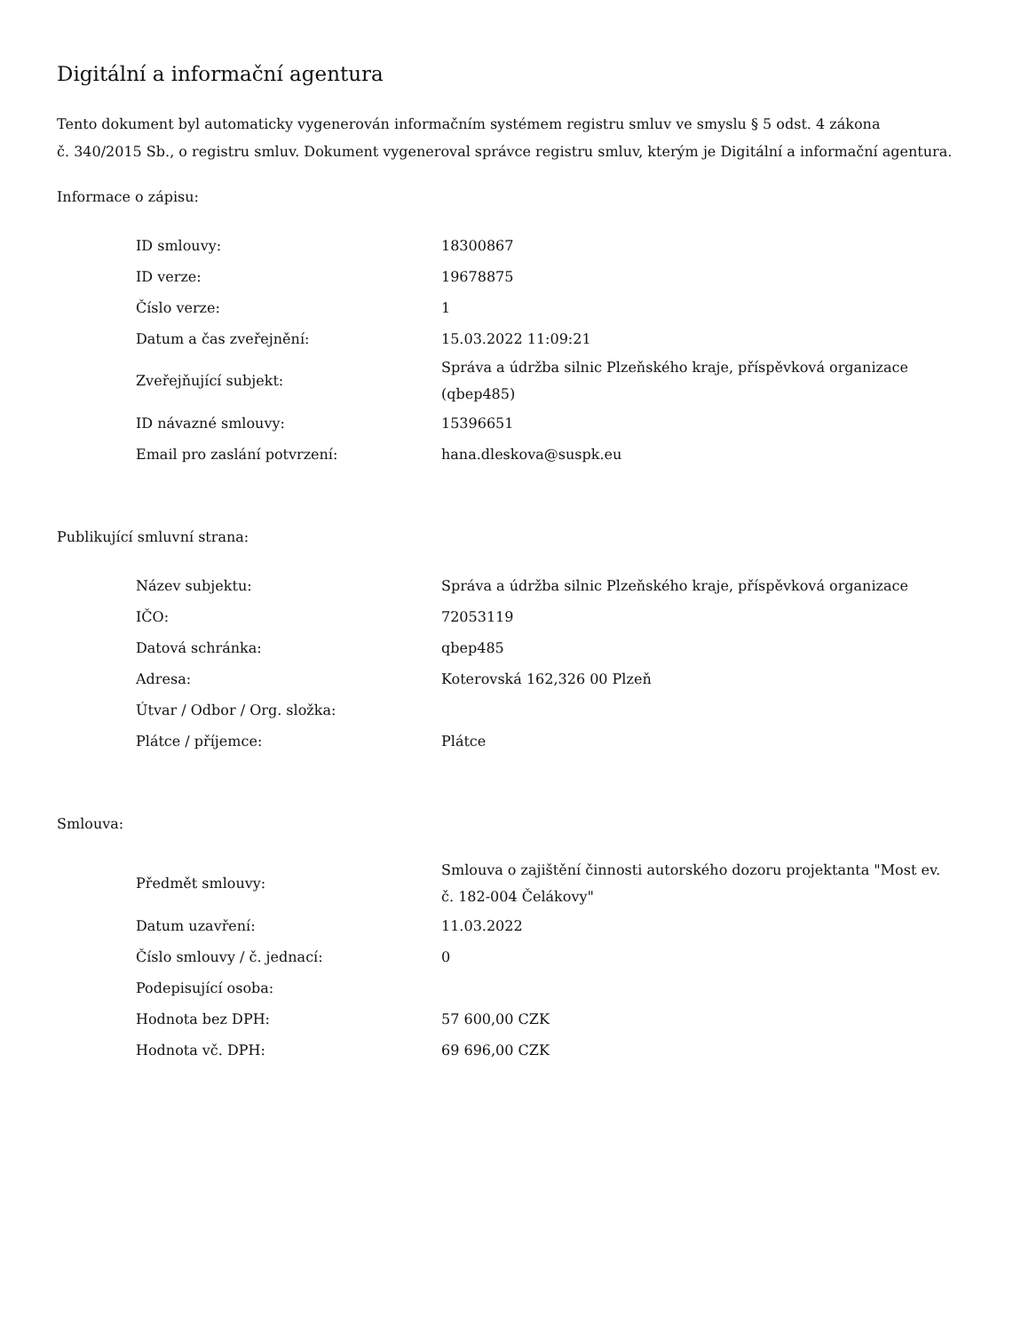Digitální a informační agentura
Tento dokument byl automaticky vygenerován informačním systémem registru smluv ve smyslu § 5 odst. 4 zákona
č. 340/2015 Sb., o registru smluv. Dokument vygeneroval správce registru smluv, kterým je Digitální a informační agentura.
Informace o zápisu:
| ID smlouvy: | 18300867 |
| ID verze: | 19678875 |
| Číslo verze: | 1 |
| Datum a čas zveřejnění: | 15.03.2022 11:09:21 |
| Zveřejňující subjekt: | Správa a údržba silnic Plzeňského kraje, příspěvková organizace (qbep485) |
| ID návazné smlouvy: | 15396651 |
| Email pro zaslání potvrzení: | hana.dleskova@suspk.eu |
Publikující smluvní strana:
| Název subjektu: | Správa a údržba silnic Plzeňského kraje, příspěvková organizace |
| IČO: | 72053119 |
| Datová schránka: | qbep485 |
| Adresa: | Koterovská 162,326 00 Plzeň |
| Útvar / Odbor / Org. složka: | |
| Plátce / příjemce: | Plátce |
Smlouva:
| Předmět smlouvy: | Smlouva o zajištění činnosti autorského dozoru projektanta "Most ev. č. 182-004 Čelákovy" |
| Datum uzavření: | 11.03.2022 |
| Číslo smlouvy / č. jednací: | 0 |
| Podepisující osoba: | |
| Hodnota bez DPH: | 57 600,00 CZK |
| Hodnota vč. DPH: | 69 696,00 CZK |